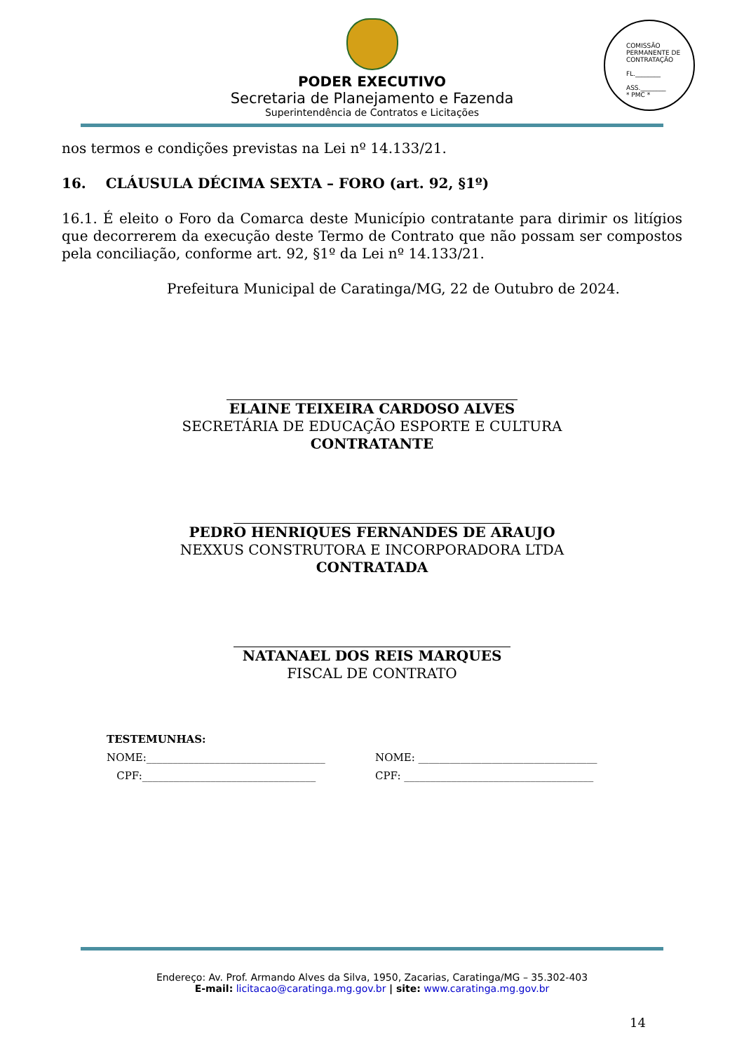PODER EXECUTIVO
Secretaria de Planejamento e Fazenda
Superintendência de Contratos e Licitações
COMISSÃO PERMANENTE DE CONTRATAÇÃO
FL.________
ASS.________
* PMC *
nos termos e condições previstas na Lei nº 14.133/21.
16. CLÁUSULA DÉCIMA SEXTA – FORO (art. 92, §1º)
16.1. É eleito o Foro da Comarca deste Município contratante para dirimir os litígios que decorrerem da execução deste Termo de Contrato que não possam ser compostos pela conciliação, conforme art. 92, §1º da Lei nº 14.133/21.
Prefeitura Municipal de Caratinga/MG, 22 de Outubro de 2024.
ELAINE TEIXEIRA CARDOSO ALVES
SECRETÁRIA DE EDUCAÇÃO ESPORTE E CULTURA
CONTRATANTE
PEDRO HENRIQUES FERNANDES DE ARAUJO
NEXXUS CONSTRUTORA E INCORPORADORA LTDA
CONTRATADA
NATANAEL DOS REIS MARQUES
FISCAL DE CONTRATO
TESTEMUNHAS:
NOME:__________________________________ NOME: __________________________________
CPF:_________________________________ CPF: ____________________________________
Endereço: Av. Prof. Armando Alves da Silva, 1950, Zacarias, Caratinga/MG – 35.302-403
E-mail: licitacao@caratinga.mg.gov.br | site: www.caratinga.mg.gov.br
14